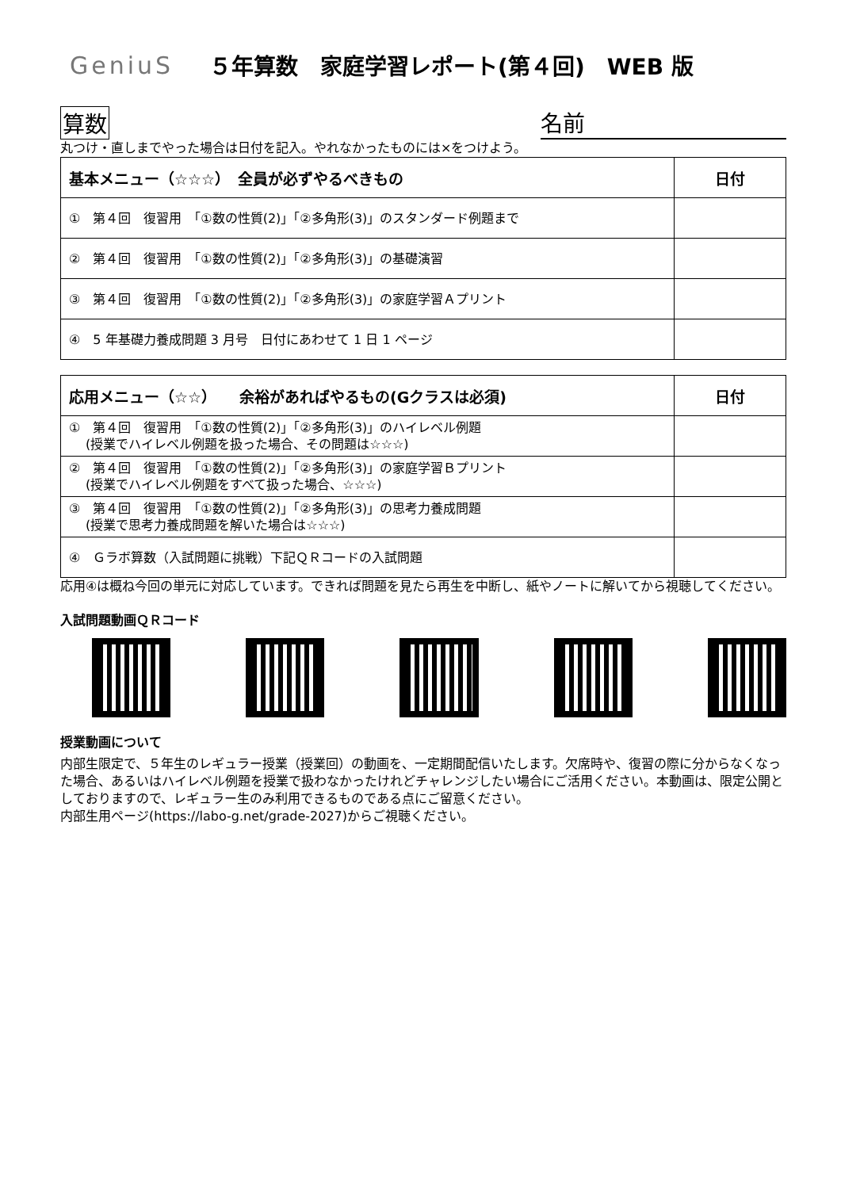GeniuS ５年算数　家庭学習レポート(第４回)　WEB 版
算数 名前
丸つけ・直しまでやった場合は日付を記入。やれなかったものには×をつけよう。
| 基本メニュー（☆☆☆） 全員が必ずやるべきもの | 日付 |
| --- | --- |
| ① 第４回 復習用 「①数の性質(2)」「②多角形(3)」のスタンダード例題まで | |
| ② 第４回 復習用 「①数の性質(2)」「②多角形(3)」の基礎演習 | |
| ③ 第４回 復習用 「①数の性質(2)」「②多角形(3)」の家庭学習Ａプリント | |
| ④ 5 年基礎力養成問題 3 月号 日付にあわせて 1 日 1 ページ | |
| 応用メニュー（☆☆） 余裕があればやるもの(Gクラスは必須) | 日付 |
| --- | --- |
| ① 第４回 復習用 「①数の性質(2)」「②多角形(3)」のハイレベル例題 (授業でハイレベル例題を扱った場合、その問題は☆☆☆) | |
| ② 第４回 復習用 「①数の性質(2)」「②多角形(3)」の家庭学習Ｂプリント (授業でハイレベル例題をすべて扱った場合、☆☆☆) | |
| ③ 第４回 復習用 「①数の性質(2)」「②多角形(3)」の思考力養成問題 (授業で思考力養成問題を解いた場合は☆☆☆) | |
| ④ Ｇラボ算数（入試問題に挑戦）下記ＱＲコードの入試問題 | |
応用④は概ね今回の単元に対応しています。できれば問題を見たら再生を中断し、紙やノートに解いてから視聴してください。
入試問題動画ＱＲコード
授業動画について
内部生限定で、５年生のレギュラー授業（授業回）の動画を、一定期間配信いたします。欠席時や、復習の際に分からなくなった場合、あるいはハイレベル例題を授業で扱わなかったけれどチャレンジしたい場合にご活用ください。本動画は、限定公開としておりますので、レギュラー生のみ利用できるものである点にご留意ください。
内部生用ページ(https://labo-g.net/grade-2027)からご視聴ください。